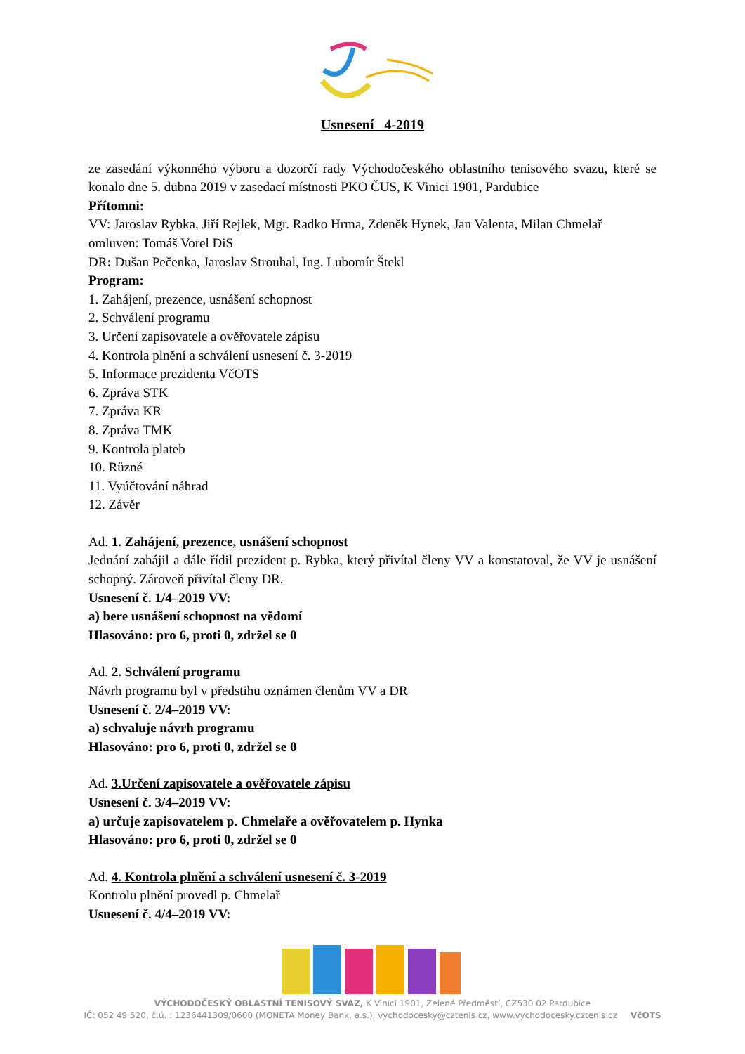Usnesení 4-2019
ze zasedání výkonného výboru a dozorčí rady Východočeského oblastního tenisového svazu, které se konalo dne 5. dubna 2019 v zasedací místnosti PKO ČUS, K Vinici 1901, Pardubice
Přítomni:
VV: Jaroslav Rybka, Jiří Rejlek, Mgr. Radko Hrma, Zdeněk Hynek, Jan Valenta, Milan Chmelař
omluven: Tomáš Vorel DiS
DR: Dušan Pečenka, Jaroslav Strouhal, Ing. Lubomír Štekl
Program:
1. Zahájení, prezence, usnášení schopnost
2. Schválení programu
3. Určení zapisovatele a ověřovatele zápisu
4. Kontrola plnění a schválení usnesení č. 3-2019
5. Informace prezidenta VčOTS
6. Zpráva STK
7. Zpráva KR
8. Zpráva TMK
9. Kontrola plateb
10. Různé
11. Vyúčtování náhrad
12. Závěr
Ad. 1. Zahájení, prezence, usnášení schopnost
Jednání zahájil a dále řídil prezident p. Rybka, který přivítal členy VV a konstatoval, že VV je usnášení schopný. Zároveň přivítal členy DR.
Usnesení č. 1/4–2019 VV:
a) bere usnášení schopnost na vědomí
Hlasováno: pro 6, proti 0, zdržel se 0
Ad. 2. Schválení programu
Návrh programu byl v předstihu oznámen členům VV a DR
Usnesení č. 2/4–2019 VV:
a) schvaluje návrh programu
Hlasováno: pro 6, proti 0, zdržel se 0
Ad. 3.Určení zapisovatele a ověřovatele zápisu
Usnesení č. 3/4–2019 VV:
a) určuje zapisovatelem p. Chmelaře a ověřovatelem p. Hynka
Hlasováno: pro 6, proti 0, zdržel se 0
Ad. 4. Kontrola plnění a schválení usnesení č. 3-2019
Kontrolu plnění provedl p. Chmelař
Usnesení č. 4/4–2019 VV:
VÝCHODOČESKÝ OBLASTNÍ TENISOVÝ SVAZ, K Vinici 1901, Zelené Předměstí, CZ530 02 Pardubice
IČ: 052 49 520, č.ú. : 1236441309/0600 (MONETA Money Bank, a.s.), vychodocesky@cztenis.cz, www.vychodocesky.cztenis.cz VčOTS